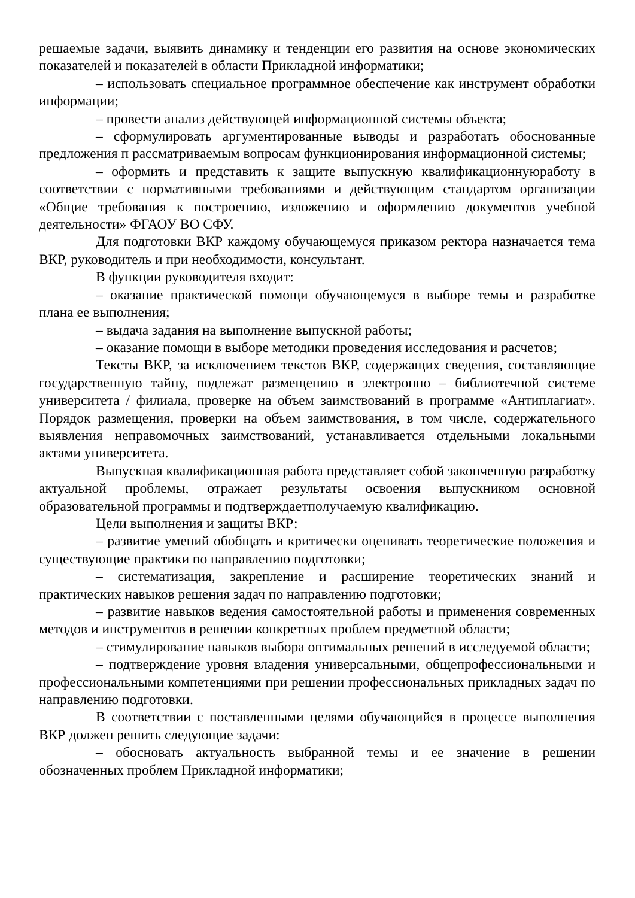решаемые задачи, выявить динамику и тенденции его развития на основе экономических показателей и показателей в области Прикладной информатики;
– использовать специальное программное обеспечение как инструмент обработки информации;
– провести анализ действующей информационной системы объекта;
– сформулировать аргументированные выводы и разработать обоснованные предложения п рассматриваемым вопросам функционирования информационной системы;
– оформить и представить к защите выпускную квалификационнуюработу в соответствии с нормативными требованиями и действующим стандартом организации «Общие требования к построению, изложению и оформлению документов учебной деятельности» ФГАОУ ВО СФУ.
Для подготовки ВКР каждому обучающемуся приказом ректора назначается тема ВКР, руководитель и при необходимости, консультант.
В функции руководителя входит:
– оказание практической помощи обучающемуся в выборе темы и разработке плана ее выполнения;
– выдача задания на выполнение выпускной работы;
– оказание помощи в выборе методики проведения исследования и расчетов;
Тексты ВКР, за исключением текстов ВКР, содержащих сведения, составляющие государственную тайну, подлежат размещению в электронно – библиотечной системе университета / филиала, проверке на объем заимствований в программе «Антиплагиат». Порядок размещения, проверки на объем заимствования, в том числе, содержательного выявления неправомочных заимствований, устанавливается отдельными локальными актами университета.
Выпускная квалификационная работа представляет собой законченную разработку актуальной проблемы, отражает результаты освоения выпускником основной образовательной программы и подтверждаетполучаемую квалификацию.
Цели выполнения и защиты ВКР:
– развитие умений обобщать и критически оценивать теоретические положения и существующие практики по направлению подготовки;
– систематизация, закрепление и расширение теоретических знаний и практических навыков решения задач по направлению подготовки;
– развитие навыков ведения самостоятельной работы и применения современных методов и инструментов в решении конкретных проблем предметной области;
– стимулирование навыков выбора оптимальных решений в исследуемой области;
– подтверждение уровня владения универсальными, общепрофессиональными и профессиональными компетенциями при решении профессиональных прикладных задач по направлению подготовки.
В соответствии с поставленными целями обучающийся в процессе выполнения ВКР должен решить следующие задачи:
– обосновать актуальность выбранной темы и ее значение в решении обозначенных проблем Прикладной информатики;